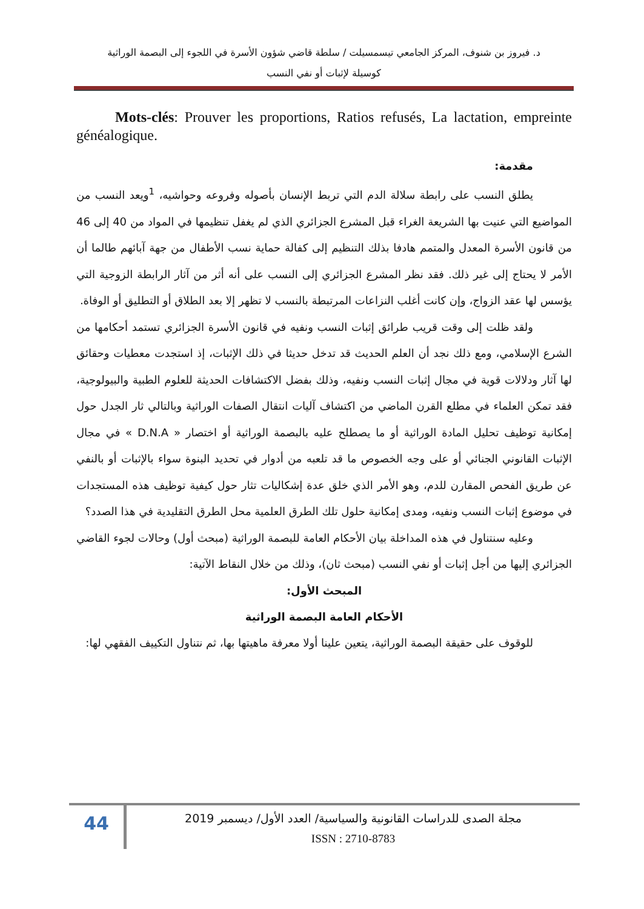د. فيروز بن شنوف، المركز الجامعي تيسمسيلت / سلطة قاضي شؤون الأسرة في اللجوء إلى البصمة الوراثية
كوسيلة لإثبات أو نفي النسب
Mots-clés: Prouver les proportions, Ratios refusés, La lactation, empreinte généalogique.
مقدمة:
يطلق النسب على رابطة سلالة الدم التي تربط الإنسان بأصوله وفروعه وحواشيه، <sup>1</sup>ويعد النسب من المواضيع التي عنيت بها الشريعة الغراء قبل المشرع الجزائري الذي لم يغفل تنظيمها في المواد من 40 إلى 46 من قانون الأسرة المعدل والمتمم هادفا بذلك التنظيم إلى كفالة حماية نسب الأطفال من جهة آبائهم طالما أن الأمر لا يحتاج إلى غير ذلك. فقد نظر المشرع الجزائري إلى النسب على أنه أثر من آثار الرابطة الزوجية التي يؤسس لها عقد الزواج، وإن كانت أغلب النزاعات المرتبطة بالنسب لا تظهر إلا بعد الطلاق أو التطليق أو الوفاة.
ولقد ظلت إلى وقت قريب طرائق إثبات النسب ونفيه في قانون الأسرة الجزائري تستمد أحكامها من الشرع الإسلامي، ومع ذلك نجد أن العلم الحديث قد تدخل حديثا في ذلك الإثبات، إذ استجدت معطيات وحقائق لها آثار ودلالات قوية في مجال إثبات النسب ونفيه، وذلك بفضل الاكتشافات الحديثة للعلوم الطبية والبيولوجية، فقد تمكن العلماء في مطلع القرن الماضي من اكتشاف آليات انتقال الصفات الوراثية وبالتالي ثار الجدل حول إمكانية توظيف تحليل المادة الوراثية أو ما يصطلح عليه بالبصمة الوراثية أو اختصار « D.N.A » في مجال الإثبات القانوني الجنائي أو على وجه الخصوص ما قد تلعبه من أدوار في تحديد البنوة سواء بالإثبات أو بالنفي عن طريق الفحص المقارن للدم، وهو الأمر الذي خلق عدة إشكاليات تثار حول كيفية توظيف هذه المستجدات في موضوع إثبات النسب ونفيه، ومدى إمكانية حلول تلك الطرق العلمية محل الطرق التقليدية في هذا الصدد؟
وعليه سنتناول في هذه المداخلة بيان الأحكام العامة للبصمة الوراثية (مبحث أول) وحالات لجوء القاضي الجزائري إليها من أجل إثبات أو نفي النسب (مبحث ثان)، وذلك من خلال النقاط الآتية:
المبحث الأول:
الأحكام العامة البصمة الوراثية
للوقوف على حقيقة البصمة الوراثية، يتعين علينا أولا معرفة ماهيتها بها، ثم نتناول التكييف الفقهي لها:
44
مجلة الصدى للدراسات القانونية والسياسية/ العدد الأول/ ديسمبر 2019
ISSN : 2710-8783